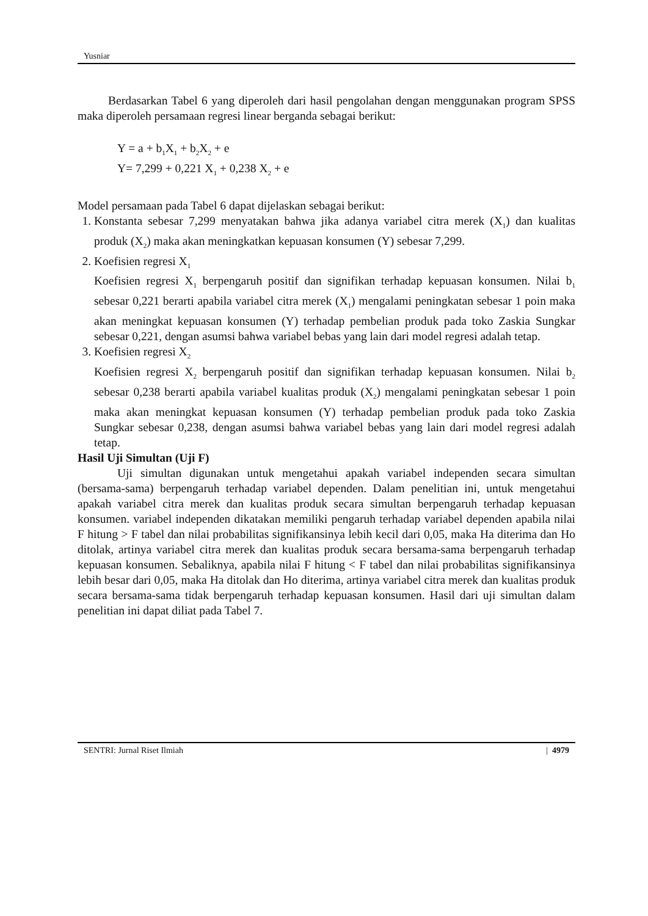Yusniar
Berdasarkan Tabel 6 yang diperoleh dari hasil pengolahan dengan menggunakan program SPSS maka diperoleh persamaan regresi linear berganda sebagai berikut:
Y = a + b<sub>1</sub>X<sub>1</sub> + b<sub>2</sub>X<sub>2</sub> + e
Y= 7,299 + 0,221 X<sub>1</sub> + 0,238 X<sub>2</sub> + e
Model persamaan pada Tabel 6 dapat dijelaskan sebagai berikut:
1. Konstanta sebesar 7,299 menyatakan bahwa jika adanya variabel citra merek (X<sub>1</sub>) dan kualitas produk (X<sub>2</sub>) maka akan meningkatkan kepuasan konsumen (Y) sebesar 7,299.
2. Koefisien regresi X<sub>1</sub>
Koefisien regresi X<sub>1</sub> berpengaruh positif dan signifikan terhadap kepuasan konsumen. Nilai b<sub>1</sub> sebesar 0,221 berarti apabila variabel citra merek (X<sub>1</sub>) mengalami peningkatan sebesar 1 poin maka akan meningkat kepuasan konsumen (Y) terhadap pembelian produk pada toko Zaskia Sungkar sebesar 0,221, dengan asumsi bahwa variabel bebas yang lain dari model regresi adalah tetap.
3. Koefisien regresi X<sub>2</sub>
Koefisien regresi X<sub>2</sub> berpengaruh positif dan signifikan terhadap kepuasan konsumen. Nilai b<sub>2</sub> sebesar 0,238 berarti apabila variabel kualitas produk (X<sub>2</sub>) mengalami peningkatan sebesar 1 poin maka akan meningkat kepuasan konsumen (Y) terhadap pembelian produk pada toko Zaskia Sungkar sebesar 0,238, dengan asumsi bahwa variabel bebas yang lain dari model regresi adalah tetap.
Hasil Uji Simultan (Uji F)
Uji simultan digunakan untuk mengetahui apakah variabel independen secara simultan (bersama-sama) berpengaruh terhadap variabel dependen. Dalam penelitian ini, untuk mengetahui apakah variabel citra merek dan kualitas produk secara simultan berpengaruh terhadap kepuasan konsumen. variabel independen dikatakan memiliki pengaruh terhadap variabel dependen apabila nilai F hitung > F tabel dan nilai probabilitas signifikansinya lebih kecil dari 0,05, maka Ha diterima dan Ho ditolak, artinya variabel citra merek dan kualitas produk secara bersama-sama berpengaruh terhadap kepuasan konsumen. Sebaliknya, apabila nilai F hitung < F tabel dan nilai probabilitas signifikansinya lebih besar dari 0,05, maka Ha ditolak dan Ho diterima, artinya variabel citra merek dan kualitas produk secara bersama-sama tidak berpengaruh terhadap kepuasan konsumen. Hasil dari uji simultan dalam penelitian ini dapat diliat pada Tabel 7.
SENTRI: Jurnal Riset Ilmiah | 4979